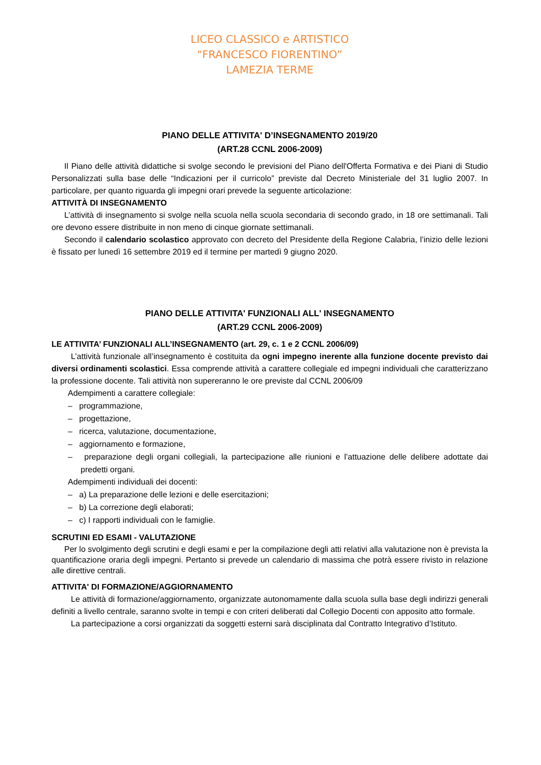LICEO CLASSICO e ARTISTICO
“FRANCESCO FIORENTINO”
LAMEZIA TERME
PIANO DELLE ATTIVITA' D’INSEGNAMENTO 2019/20
(ART.28 CCNL 2006-2009)
Il Piano delle attività didattiche si svolge secondo le previsioni del Piano dell'Offerta Formativa e dei Piani di Studio Personalizzati sulla base delle “Indicazioni per il curricolo” previste dal Decreto Ministeriale del 31 luglio 2007. In particolare, per quanto riguarda gli impegni orari prevede la seguente articolazione:
ATTIVITÀ DI INSEGNAMENTO
L’attività di insegnamento si svolge nella scuola nella scuola secondaria di secondo grado, in 18 ore settimanali. Tali ore devono essere distribuite in non meno di cinque giornate settimanali.
Secondo il calendario scolastico approvato con decreto del Presidente della Regione Calabria, l’inizio delle lezioni è fissato per lunedì 16 settembre 2019 ed il termine per martedì 9 giugno 2020.
PIANO DELLE ATTIVITA' FUNZIONALI ALL' INSEGNAMENTO
(ART.29 CCNL 2006-2009)
LE ATTIVITA’ FUNZIONALI ALL’INSEGNAMENTO (art. 29, c. 1 e 2 CCNL 2006/09)
L’attività funzionale all’insegnamento è costituita da ogni impegno inerente alla funzione docente previsto dai diversi ordinamenti scolastici. Essa comprende attività a carattere collegiale ed impegni individuali che caratterizzano la professione docente. Tali attività non supereranno le ore previste dal CCNL 2006/09
Adempimenti a carattere collegiale:
– programmazione,
– progettazione,
– ricerca, valutazione, documentazione,
– aggiornamento e formazione,
– preparazione degli organi collegiali, la partecipazione alle riunioni e l’attuazione delle delibere adottate dai predetti organi.
Adempimenti individuali dei docenti:
– a) La preparazione delle lezioni e delle esercitazioni;
– b) La correzione degli elaborati;
– c) I rapporti individuali con le famiglie.
SCRUTINI ED ESAMI - VALUTAZIONE
Per lo svolgimento degli scrutini e degli esami e per la compilazione degli atti relativi alla valutazione non è prevista la quantificazione oraria degli impegni. Pertanto si prevede un calendario di massima che potrà essere rivisto in relazione alle direttive centrali.
ATTIVITA' DI FORMAZIONE/AGGIORNAMENTO
Le attività di formazione/aggiornamento, organizzate autonomamente dalla scuola sulla base degli indirizzi generali definiti a livello centrale, saranno svolte in tempi e con criteri deliberati dal Collegio Docenti con apposito atto formale.
La partecipazione a corsi organizzati da soggetti esterni sarà disciplinata dal Contratto Integrativo d’Istituto.